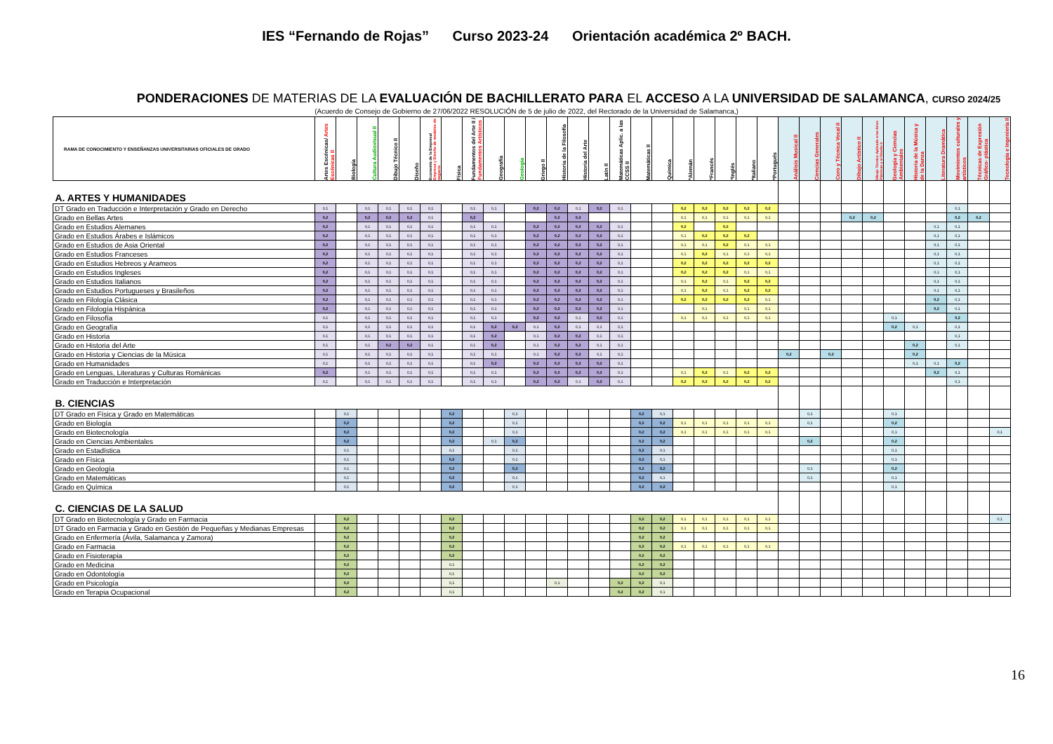IES “Fernando de Rojas” Curso 2023-24 Orientación académica 2º BACH.
PONDERACIONES DE MATERIAS DE LA EVALUACIÓN DE BACHILLERATO PARA EL ACCESO A LA UNIVERSIDAD DE SALAMANCA, CURSO 2024/25
(Acuerdo de Consejo de Gobierno de 27/06/2022 RESOLUCIÓN de 5 de julio de 2022, del Rectorado de la Universidad de Salamanca,)
| RAMA DE CONOCIMIENTO Y ENSEÑANZAS UNIVERSITARIAS OFICIALES DE GRADO | Artes Escénicas/ Artes Escénicas II | Biología | Cultura Audiovisual II | Dibujo Técnico II | Diseño | Economía de la Empresa/ Empresa y Diseño de modelos de negocio | Física | Fundamentos del Arte II / Fundamentos Artísticos | Geografía | Geología | Griego II | Historia de la Filosofía | Historia del Arte | Latín II | Matemáticas Aplic. a las CCSS II | Matemáticas II | Química | *Alemán | *Francés | *Inglés | *Italiano | *Portugués | Análisis Musical II | Ciencias Generales | Coro y Técnica Vocal II | Dibujo Artístico II | Dibujo Técnico Aplicado a las Artes Plásticas y al Diseño II | Geología y Ciencias Ambientales | Historia de la Música y de la Danza | Literatura Dramática | Movimientos culturales y artísticos | Técnicas de Expresión Gráfico- plástica | Tecnología e Ingeniería II |
| --- | --- | --- | --- | --- | --- | --- | --- | --- | --- | --- | --- | --- | --- | --- | --- | --- | --- | --- | --- | --- | --- | --- | --- | --- | --- | --- | --- | --- | --- | --- | --- | --- | --- |
| A. ARTES Y HUMANIDADES | | | | | | | | | | | | | | | | | | | | | | | | | | | | | | | | | |
| DT Grado en Traducción e Interpretación y Grado en Derecho | 0,1 | | 0,1 | 0,1 | 0,1 | 0,1 | | 0,1 | 0,1 | | 0,2 | 0,2 | 0,1 | 0,2 | 0,1 | | | 0,2 | 0,2 | 0,2 | 0,2 | 0,2 | | | | | | | | | 0,1 | | |
| Grado en Bellas Artes | 0,2 | | 0,2 | 0,2 | 0,2 | 0,1 | | 0,2 | | | | 0,2 | 0,2 | | | | | 0,1 | 0,1 | 0,1 | 0,1 | 0,1 | | | | 0,2 | 0,2 | | | | 0,2 | 0,2 | |
| Grado en Estudios Alemanes | 0,2 | | 0,1 | 0,1 | 0,1 | 0,1 | | 0,1 | 0,1 | | 0,2 | 0,2 | 0,2 | 0,2 | 0,1 | | | 0,2 | | 0,2 | | | | | | | | | | 0,1 | 0,1 | | |
| Grado en Estudios Árabes e Islámicos | 0,2 | | 0,1 | 0,1 | 0,1 | 0,1 | | 0,1 | 0,1 | | 0,2 | 0,2 | 0,2 | 0,2 | 0,1 | | | 0,1 | 0,2 | 0,2 | 0,2 | | | | | | | | | 0,1 | 0,1 | | |
| Grado en Estudios de Asia Oriental | 0,2 | | 0,1 | 0,1 | 0,1 | 0,1 | | 0,1 | 0,1 | | 0,2 | 0,2 | 0,2 | 0,2 | 0,1 | | | 0,1 | 0,1 | 0,2 | 0,1 | 0,1 | | | | | | | | 0,1 | 0,1 | | |
| Grado en Estudios Franceses | 0,2 | | 0,1 | 0,1 | 0,1 | 0,1 | | 0,1 | 0,1 | | 0,2 | 0,2 | 0,2 | 0,2 | 0,1 | | | 0,1 | 0,2 | 0,1 | 0,1 | 0,1 | | | | | | | | 0,1 | 0,1 | | |
| Grado en Estudios Hebreos y Arameos | 0,2 | | 0,1 | 0,1 | 0,1 | 0,1 | | 0,1 | 0,1 | | 0,2 | 0,2 | 0,2 | 0,2 | 0,1 | | | 0,2 | 0,2 | 0,2 | 0,2 | 0,2 | | | | | | | | 0,1 | 0,1 | | |
| Grado en Estudios Ingleses | 0,2 | | 0,1 | 0,1 | 0,1 | 0,1 | | 0,1 | 0,1 | | 0,2 | 0,2 | 0,2 | 0,2 | 0,1 | | | 0,2 | 0,2 | 0,2 | 0,1 | 0,1 | | | | | | | | 0,1 | 0,1 | | |
| Grado en Estudios Italianos | 0,2 | | 0,1 | 0,1 | 0,1 | 0,1 | | 0,1 | 0,1 | | 0,2 | 0,2 | 0,2 | 0,2 | 0,1 | | | 0,1 | 0,2 | 0,1 | 0,2 | 0,2 | | | | | | | | 0,1 | 0,1 | | |
| Grado en Estudios Portugueses y Brasileños | 0,2 | | 0,1 | 0,1 | 0,1 | 0,1 | | 0,1 | 0,1 | | 0,2 | 0,2 | 0,2 | 0,2 | 0,1 | | | 0,1 | 0,2 | 0,1 | 0,2 | 0,2 | | | | | | | | 0,1 | 0,1 | | |
| Grado en Filología Clásica | 0,2 | | 0,1 | 0,1 | 0,1 | 0,1 | | 0,1 | 0,1 | | 0,2 | 0,2 | 0,2 | 0,2 | 0,1 | | | 0,2 | 0,2 | 0,2 | 0,2 | 0,1 | | | | | | | | 0,2 | 0,1 | | |
| Grado en Filología Hispánica | 0,2 | | 0,1 | 0,1 | 0,1 | 0,1 | | 0,1 | 0,1 | | 0,2 | 0,2 | 0,2 | 0,2 | 0,1 | | | | 0,1 | | 0,1 | 0,1 | | | | | | | | 0,2 | 0,1 | | |
| Grado en Filosofía | 0,1 | | 0,1 | 0,1 | 0,1 | 0,1 | | 0,1 | 0,1 | | 0,2 | 0,2 | 0,1 | 0,2 | 0,1 | | | 0,1 | 0,1 | 0,1 | 0,1 | 0,1 | | | | | | 0,1 | | | 0,2 | | |
| Grado en Geografía | 0,1 | | 0,1 | 0,1 | 0,1 | 0,1 | | 0,1 | 0,2 | 0,2 | 0,1 | 0,2 | 0,1 | 0,1 | 0,1 | | | | | | | | | | | | | 0,2 | 0,1 | | 0,1 | | |
| Grado en Historia | 0,1 | | 0,1 | 0,1 | 0,1 | 0,1 | | 0,1 | 0,2 | | 0,1 | 0,2 | 0,2 | 0,1 | 0,1 | | | | | | | | | | | | | | | | 0,1 | | |
| Grado en Historia del Arte | 0,1 | | 0,1 | 0,2 | 0,2 | 0,1 | | 0,1 | 0,2 | | 0,1 | 0,2 | 0,2 | 0,1 | 0,1 | | | | | | | | | | | | | | 0,2 | | 0,1 | | |
| Grado en Historia y Ciencias de la Música | 0,1 | | 0,1 | 0,1 | 0,1 | 0,1 | | 0,1 | 0,1 | | 0,1 | 0,2 | 0,2 | 0,1 | 0,1 | | | | | | | | 0,2 | | 0,2 | | | | 0,2 | | | | |
| Grado en Humanidades | 0,1 | | 0,1 | 0,1 | 0,1 | 0,1 | | 0,1 | 0,2 | | 0,2 | 0,2 | 0,2 | 0,2 | 0,1 | | | | | | | | | | | | | | 0,1 | 0,1 | 0,2 | | |
| Grado en Lenguas, Literaturas y Culturas Románicas | 0,2 | | 0,1 | 0,1 | 0,1 | 0,1 | | 0,1 | 0,1 | | 0,2 | 0,2 | 0,2 | 0,2 | 0,1 | | | 0,1 | 0,2 | 0,1 | 0,2 | 0,2 | | | | | | | | 0,2 | 0,1 | | |
| Grado en Traducción e Interpretación | 0,1 | | 0,1 | 0,1 | 0,1 | 0,1 | | 0,1 | 0,1 | | 0,2 | 0,2 | 0,1 | 0,2 | 0,1 | | | 0,2 | 0,2 | 0,2 | 0,2 | 0,2 | | | | | | | | | 0,1 | | |
| B. CIENCIAS | | | | | | | | | | | | | | | | | | | | | | | | | | | | | | | | | |
| DT Grado en Física y Grado en Matemáticas | | 0,1 | | | | | 0,2 | | | 0,1 | | | | | | 0,2 | 0,1 | | | | | | | 0,1 | | | | 0,1 | | | | | |
| Grado en Biología | | 0,2 | | | | | 0,2 | | | 0,1 | | | | | | 0,2 | 0,2 | 0,1 | 0,1 | 0,1 | 0,1 | 0,1 | | 0,1 | | | | 0,2 | | | | | |
| Grado en Biotecnología | | 0,2 | | | | | 0,2 | | | 0,1 | | | | | | 0,2 | 0,2 | 0,1 | 0,1 | 0,1 | 0,1 | 0,1 | | | | | | 0,1 | | | | | 0,1 |
| Grado en Ciencias Ambientales | | 0,2 | | | | | 0,2 | | 0,1 | 0,2 | | | | | | 0,2 | 0,2 | | | | | | | 0,2 | | | | 0,2 | | | | | |
| Grado en Estadística | | 0,1 | | | | | 0,1 | | | 0,1 | | | | | | 0,2 | 0,1 | | | | | | | | | | | 0,1 | | | | | |
| Grado en Física | | 0,1 | | | | | 0,2 | | | 0,1 | | | | | | 0,2 | 0,1 | | | | | | | | | | | 0,1 | | | | | |
| Grado en Geología | | 0,1 | | | | | 0,2 | | | 0,2 | | | | | | 0,2 | 0,2 | | | | | | | 0,1 | | | | 0,2 | | | | | |
| Grado en Matemáticas | | 0,1 | | | | | 0,2 | | | 0,1 | | | | | | 0,2 | 0,1 | | | | | | | 0,1 | | | | 0,1 | | | | | |
| Grado en Química | | 0,1 | | | | | 0,2 | | | 0,1 | | | | | | 0,2 | 0,2 | | | | | | | | | | | 0,1 | | | | | |
| C. CIENCIAS DE LA SALUD | | | | | | | | | | | | | | | | | | | | | | | | | | | | | | | | | |
| DT Grado en Biotecnología y Grado en Farmacia | | 0,2 | | | | | 0,2 | | | | | | | | | 0,2 | 0,2 | 0,1 | 0,1 | 0,1 | 0,1 | 0,1 | | | | | | | | | | | 0,1 |
| DT Grado en Farmacia y Grado en Gestión de Pequeñas y Medianas Empresas | | 0,2 | | | | | 0,2 | | | | | | | | | 0,2 | 0,2 | 0,1 | 0,1 | 0,1 | 0,1 | 0,1 | | | | | | | | | | | |
| Grado en Enfermería (Ávila, Salamanca y Zamora) | | 0,2 | | | | | 0,2 | | | | | | | | | 0,2 | 0,2 | | | | | | | | | | | | | | | | |
| Grado en Farmacia | | 0,2 | | | | | 0,2 | | | | | | | | | 0,2 | 0,2 | 0,1 | 0,1 | 0,1 | 0,1 | 0,1 | | | | | | | | | | | |
| Grado en Fisioterapia | | 0,2 | | | | | 0,2 | | | | | | | | | 0,2 | 0,2 | | | | | | | | | | | | | | | | |
| Grado en Medicina | | 0,2 | | | | | 0,1 | | | | | | | | | 0,2 | 0,2 | | | | | | | | | | | | | | | | |
| Grado en Odontología | | 0,2 | | | | | 0,1 | | | | | | | | | 0,2 | 0,2 | | | | | | | | | | | | | | | | |
| Grado en Psicología | | 0,2 | | | | | 0,1 | | | | | 0,1 | | | 0,2 | 0,2 | 0,1 | | | | | | | | | | | | | | | | |
| Grado en Terapia Ocupacional | | 0,2 | | | | | 0,1 | | | | | | | | 0,2 | 0,2 | 0,1 | | | | | | | | | | | | | | | | |
16